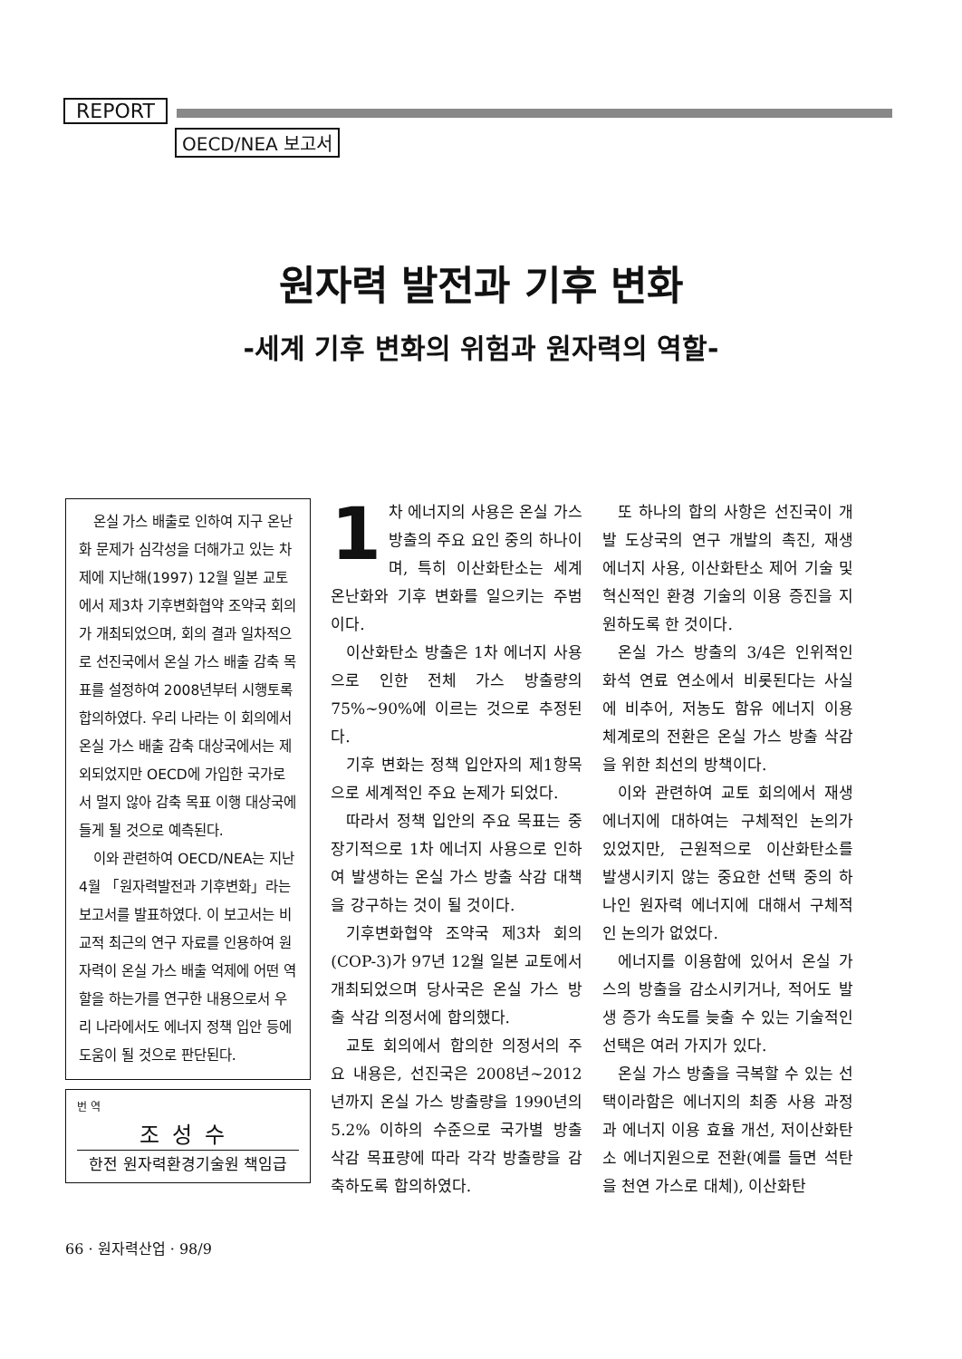REPORT
OECD/NEA 보고서
원자력 발전과 기후 변화
-세계 기후 변화의 위험과 원자력의 역할-
온실 가스 배출로 인하여 지구 온난화 문제가 심각성을 더해가고 있는 차제에 지난해(1997) 12월 일본 교토에서 제3차 기후변화협약 조약국 회의가 개최되었으며, 회의 결과 일차적으로 선진국에서 온실 가스 배출 감축 목표를 설정하여 2008년부터 시행토록 합의하였다. 우리 나라는 이 회의에서 온실 가스 배출 감축 대상국에서는 제외되었지만 OECD에 가입한 국가로서 멀지 않아 감축 목표 이행 대상국에 들게 될 것으로 예측된다.
이와 관련하여 OECD/NEA는 지난 4월 「원자력발전과 기후변화」라는 보고서를 발표하였다. 이 보고서는 비교적 최근의 연구 자료를 인용하여 원자력이 온실 가스 배출 억제에 어떤 역할을 하는가를 연구한 내용으로서 우리 나라에서도 에너지 정책 입안 등에 도움이 될 것으로 판단된다.
번 역
조성수
한전 원자력환경기술원 책임급
1 차 에너지의 사용은 온실 가스 방출의 주요 요인 중의 하나이며, 특히 이산화탄소는 세계 온난화와 기후 변화를 일으키는 주범이다.
이산화탄소 방출은 1차 에너지 사용으로 인한 전체 가스 방출량의 75%~90%에 이르는 것으로 추정된다.
기후 변화는 정책 입안자의 제1항목으로 세계적인 주요 논제가 되었다.
따라서 정책 입안의 주요 목표는 중장기적으로 1차 에너지 사용으로 인하여 발생하는 온실 가스 방출 삭감 대책을 강구하는 것이 될 것이다.
기후변화협약 조약국 제3차 회의(COP-3)가 97년 12월 일본 교토에서 개최되었으며 당사국은 온실 가스 방출 삭감 의정서에 합의했다.
교토 회의에서 합의한 의정서의 주요 내용은, 선진국은 2008년~2012년까지 온실 가스 방출량을 1990년의 5.2% 이하의 수준으로 국가별 방출 삭감 목표량에 따라 각각 방출량을 감축하도록 합의하였다.
또 하나의 합의 사항은 선진국이 개발 도상국의 연구 개발의 촉진, 재생 에너지 사용, 이산화탄소 제어 기술 및 혁신적인 환경 기술의 이용 증진을 지원하도록 한 것이다.
온실 가스 방출의 3/4은 인위적인 화석 연료 연소에서 비롯된다는 사실에 비추어, 저농도 함유 에너지 이용 체계로의 전환은 온실 가스 방출 삭감을 위한 최선의 방책이다.
이와 관련하여 교토 회의에서 재생 에너지에 대하여는 구체적인 논의가 있었지만, 근원적으로 이산화탄소를 발생시키지 않는 중요한 선택 중의 하나인 원자력 에너지에 대해서 구체적인 논의가 없었다.
에너지를 이용함에 있어서 온실 가스의 방출을 감소시키거나, 적어도 발생 증가 속도를 늦출 수 있는 기술적인 선택은 여러 가지가 있다.
온실 가스 방출을 극복할 수 있는 선택이라함은 에너지의 최종 사용 과정과 에너지 이용 효율 개선, 저이산화탄소 에너지원으로 전환(예를 들면 석탄을 천연 가스로 대체), 이산화탄
66 · 원자력산업 · 98/9